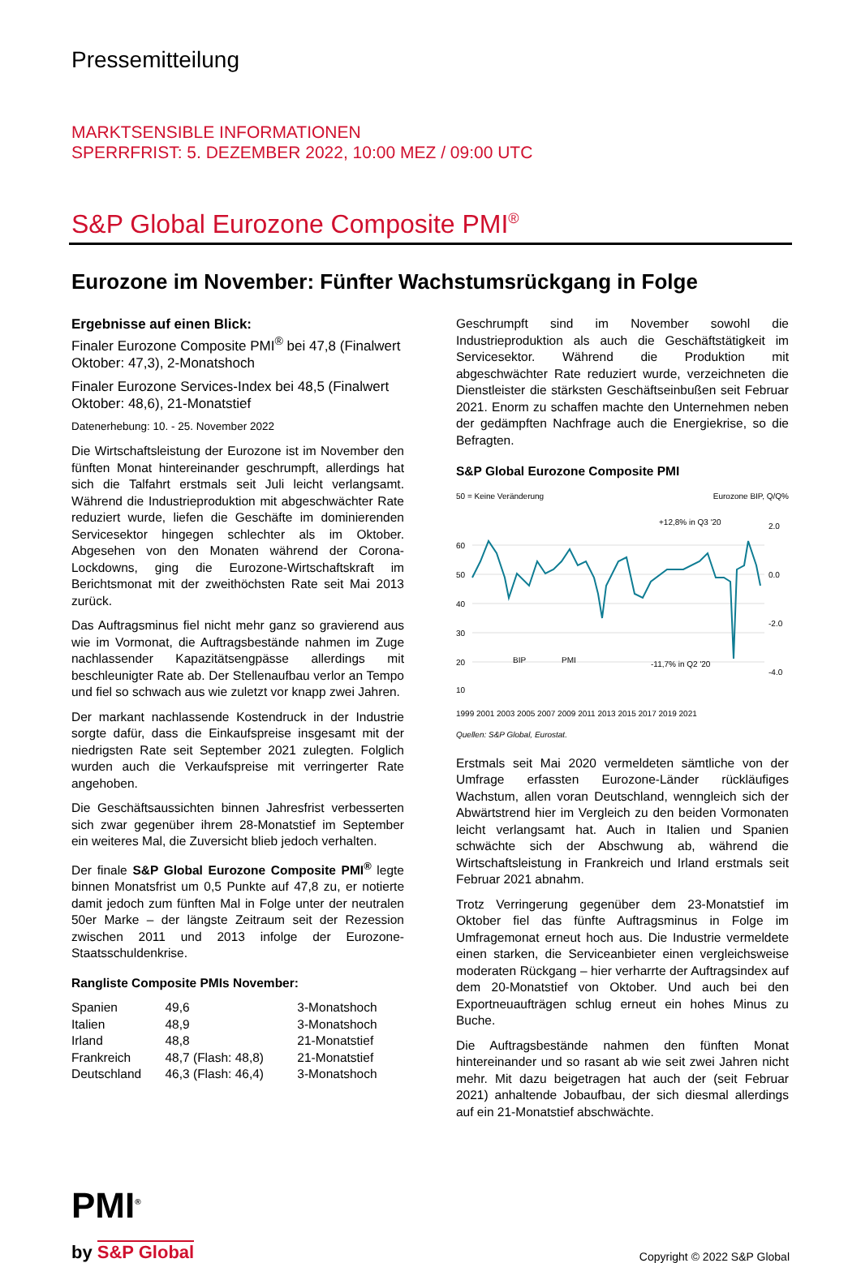Pressemitteilung
MARKTSENSIBLE INFORMATIONEN
SPERRFRIST: 5. DEZEMBER 2022, 10:00 MEZ / 09:00 UTC
S&P Global Eurozone Composite PMI<sup>®</sup>
Eurozone im November: Fünfter Wachstumsrückgang in Folge
Ergebnisse auf einen Blick:
Finaler Eurozone Composite PMI<sup>®</sup> bei 47,8 (Finalwert Oktober: 47,3), 2-Monatshoch
Finaler Eurozone Services-Index bei 48,5 (Finalwert Oktober: 48,6), 21-Monatstief
Datenerhebung: 10. - 25. November 2022
Die Wirtschaftsleistung der Eurozone ist im November den fünften Monat hintereinander geschrumpft, allerdings hat sich die Talfahrt erstmals seit Juli leicht verlangsamt. Während die Industrieproduktion mit abgeschwächter Rate reduziert wurde, liefen die Geschäfte im dominierenden Servicesektor hingegen schlechter als im Oktober. Abgesehen von den Monaten während der Corona-Lockdowns, ging die Eurozone-Wirtschaftskraft im Berichtsmonat mit der zweithöchsten Rate seit Mai 2013 zurück.
Das Auftragsminus fiel nicht mehr ganz so gravierend aus wie im Vormonat, die Auftragsbestände nahmen im Zuge nachlassender Kapazitätsengpässe allerdings mit beschleunigter Rate ab. Der Stellenaufbau verlor an Tempo und fiel so schwach aus wie zuletzt vor knapp zwei Jahren.
Der markant nachlassende Kostendruck in der Industrie sorgte dafür, dass die Einkaufspreise insgesamt mit der niedrigsten Rate seit September 2021 zulegten. Folglich wurden auch die Verkaufspreise mit verringerter Rate angehoben.
Die Geschäftsaussichten binnen Jahresfrist verbesserten sich zwar gegenüber ihrem 28-Monatstief im September ein weiteres Mal, die Zuversicht blieb jedoch verhalten.
Der finale S&P Global Eurozone Composite PMI<sup>®</sup> legte binnen Monatsfrist um 0,5 Punkte auf 47,8 zu, er notierte damit jedoch zum fünften Mal in Folge unter der neutralen 50er Marke – der längste Zeitraum seit der Rezession zwischen 2011 und 2013 infolge der Eurozone-Staatsschuldenkrise.
Rangliste Composite PMIs November:
| Spanien | 49,6 | 3-Monatshoch |
| Italien | 48,9 | 3-Monatshoch |
| Irland | 48,8 | 21-Monatstief |
| Frankreich | 48,7 (Flash: 48,8) | 21-Monatstief |
| Deutschland | 46,3 (Flash: 46,4) | 3-Monatshoch |
Geschrumpft sind im November sowohl die Industrieproduktion als auch die Geschäftstätigkeit im Servicesektor. Während die Produktion mit abgeschwächter Rate reduziert wurde, verzeichneten die Dienstleister die stärksten Geschäftseinbußen seit Februar 2021. Enorm zu schaffen machte den Unternehmen neben der gedämpften Nachfrage auch die Energiekrise, so die Befragten.
S&P Global Eurozone Composite PMI
50 = Keine Veränderung Eurozone BIP, Q/Q%
60
50
40
30
20
10
2.0
0.0
-2.0
-4.0
+12,8% in Q3 '20
-11,7% in Q2 '20
BIP
PMI
1999 2001 2003 2005 2007 2009 2011 2013 2015 2017 2019 2021
Quellen: S&P Global, Eurostat.
Erstmals seit Mai 2020 vermeldeten sämtliche von der Umfrage erfassten Eurozone-Länder rückläufiges Wachstum, allen voran Deutschland, wenngleich sich der Abwärtstrend hier im Vergleich zu den beiden Vormonaten leicht verlangsamt hat. Auch in Italien und Spanien schwächte sich der Abschwung ab, während die Wirtschaftsleistung in Frankreich und Irland erstmals seit Februar 2021 abnahm.
Trotz Verringerung gegenüber dem 23-Monatstief im Oktober fiel das fünfte Auftragsminus in Folge im Umfragemonat erneut hoch aus. Die Industrie vermeldete einen starken, die Serviceanbieter einen vergleichsweise moderaten Rückgang – hier verharrte der Auftragsindex auf dem 20-Monatstief von Oktober. Und auch bei den Exportneuaufträgen schlug erneut ein hohes Minus zu Buche.
Die Auftragsbestände nahmen den fünften Monat hintereinander und so rasant ab wie seit zwei Jahren nicht mehr. Mit dazu beigetragen hat auch der (seit Februar 2021) anhaltende Jobaufbau, der sich diesmal allerdings auf ein 21-Monatstief abschwächte.
PMI<sup>®</sup>
by S&P Global
Copyright © 2022 S&P Global